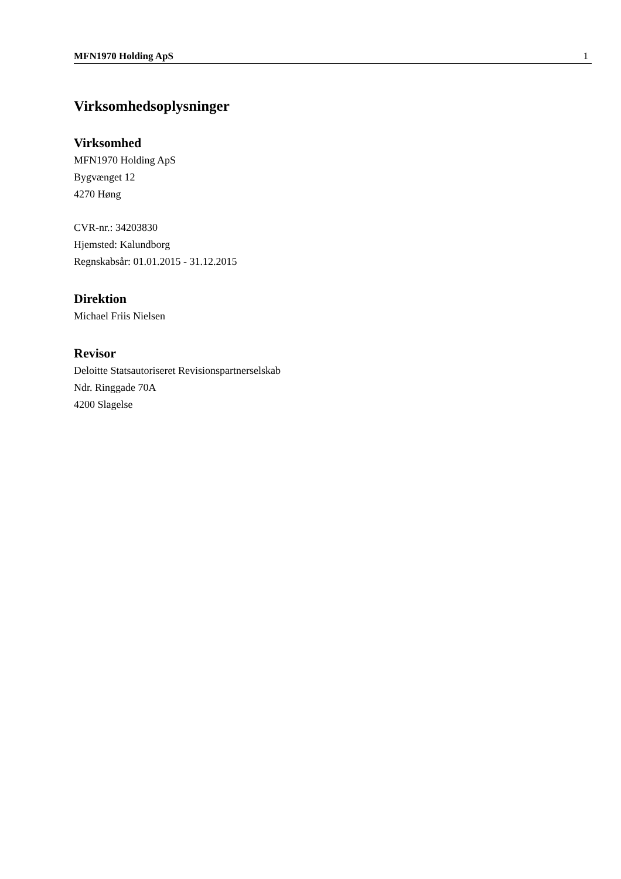MFN1970 Holding ApS 1
Virksomhedsoplysninger
Virksomhed
MFN1970 Holding ApS
Bygvænget 12
4270 Høng
CVR-nr.: 34203830
Hjemsted: Kalundborg
Regnskabsår: 01.01.2015 - 31.12.2015
Direktion
Michael Friis Nielsen
Revisor
Deloitte Statsautoriseret Revisionspartnerselskab
Ndr. Ringgade 70A
4200 Slagelse